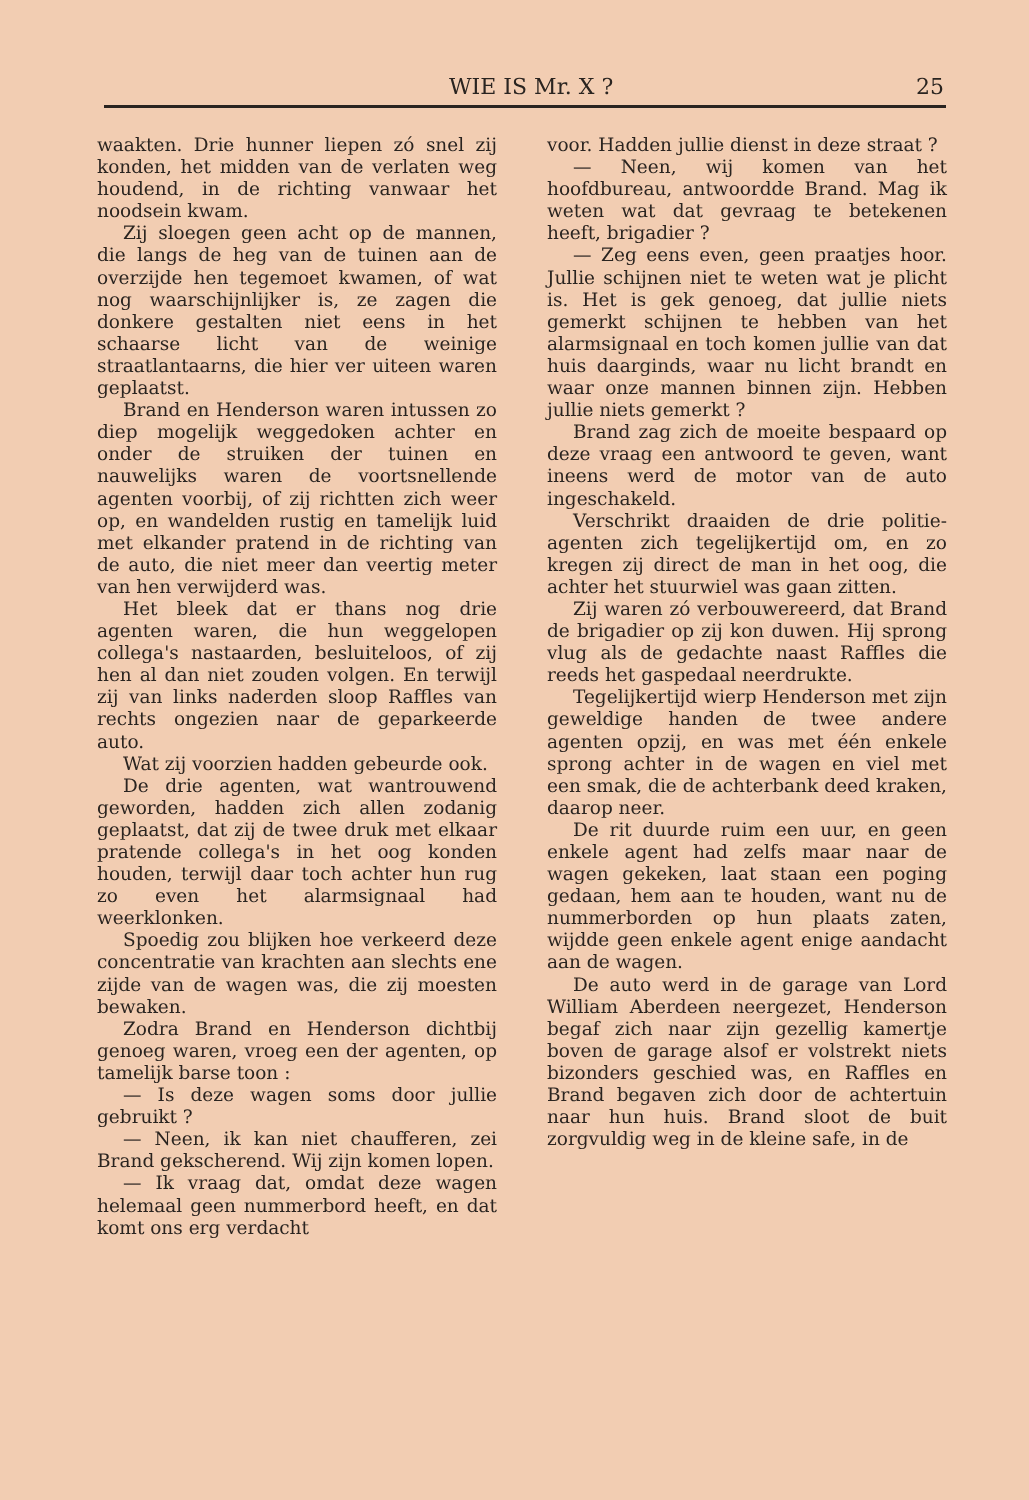WIE IS Mr. X ? 25
waakten. Drie hunner liepen zó snel zij konden, het midden van de verlaten weg houdend, in de richting vanwaar het noodsein kwam.
Zij sloegen geen acht op de mannen, die langs de heg van de tuinen aan de overzijde hen tegemoet kwamen, of wat nog waarschijnlijker is, ze zagen die donkere gestalten niet eens in het schaarse licht van de weinige straatlantaarns, die hier ver uiteen waren geplaatst.
Brand en Henderson waren intussen zo diep mogelijk weggedoken achter en onder de struiken der tuinen en nauwelijks waren de voortsnellende agenten voorbij, of zij richtten zich weer op, en wandelden rustig en tamelijk luid met elkander pratend in de richting van de auto, die niet meer dan veertig meter van hen verwijderd was.
Het bleek dat er thans nog drie agenten waren, die hun weggelopen collega's nastaarden, besluiteloos, of zij hen al dan niet zouden volgen. En terwijl zij van links naderden sloop Raffles van rechts ongezien naar de geparkeerde auto.
Wat zij voorzien hadden gebeurde ook.
De drie agenten, wat wantrouwend geworden, hadden zich allen zodanig geplaatst, dat zij de twee druk met elkaar pratende collega's in het oog konden houden, terwijl daar toch achter hun rug zo even het alarmsignaal had weerklonken.
Spoedig zou blijken hoe verkeerd deze concentratie van krachten aan slechts ene zijde van de wagen was, die zij moesten bewaken.
Zodra Brand en Henderson dichtbij genoeg waren, vroeg een der agenten, op tamelijk barse toon :
— Is deze wagen soms door jullie gebruikt ?
— Neen, ik kan niet chaufferen, zei Brand gekscherend. Wij zijn komen lopen.
— Ik vraag dat, omdat deze wagen helemaal geen nummerbord heeft, en dat komt ons erg verdacht
voor. Hadden jullie dienst in deze straat ?
— Neen, wij komen van het hoofdbureau, antwoordde Brand. Mag ik weten wat dat gevraag te betekenen heeft, brigadier ?
— Zeg eens even, geen praatjes hoor. Jullie schijnen niet te weten wat je plicht is. Het is gek genoeg, dat jullie niets gemerkt schijnen te hebben van het alarmsignaal en toch komen jullie van dat huis daarginds, waar nu licht brandt en waar onze mannen binnen zijn. Hebben jullie niets gemerkt ?
Brand zag zich de moeite bespaard op deze vraag een antwoord te geven, want ineens werd de motor van de auto ingeschakeld.
Verschrikt draaiden de drie politie-agenten zich tegelijkertijd om, en zo kregen zij direct de man in het oog, die achter het stuurwiel was gaan zitten.
Zij waren zó verbouwereerd, dat Brand de brigadier op zij kon duwen. Hij sprong vlug als de gedachte naast Raffles die reeds het gaspedaal neerdrukte.
Tegelijkertijd wierp Henderson met zijn geweldige handen de twee andere agenten opzij, en was met één enkele sprong achter in de wagen en viel met een smak, die de achterbank deed kraken, daarop neer.
De rit duurde ruim een uur, en geen enkele agent had zelfs maar naar de wagen gekeken, laat staan een poging gedaan, hem aan te houden, want nu de nummerborden op hun plaats zaten, wijdde geen enkele agent enige aandacht aan de wagen.
De auto werd in de garage van Lord William Aberdeen neergezet, Henderson begaf zich naar zijn gezellig kamertje boven de garage alsof er volstrekt niets bizonders geschied was, en Raffles en Brand begaven zich door de achtertuin naar hun huis. Brand sloot de buit zorgvuldig weg in de kleine safe, in de